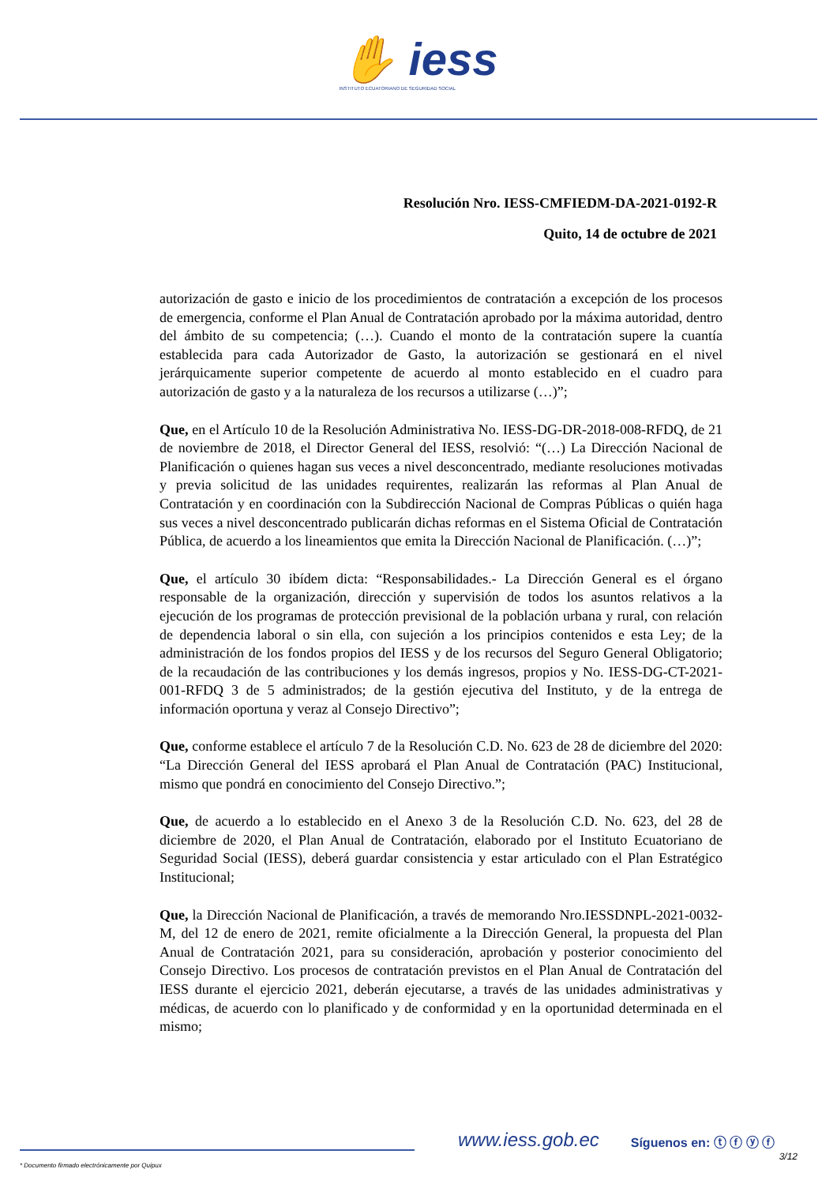✋ iess
INSTITUTO ECUATORIANO DE SEGURIDAD SOCIAL
Resolución Nro. IESS-CMFIEDM-DA-2021-0192-R
Quito, 14 de octubre de 2021
autorización de gasto e inicio de los procedimientos de contratación a excepción de los procesos de emergencia, conforme el Plan Anual de Contratación aprobado por la máxima autoridad, dentro del ámbito de su competencia; (…). Cuando el monto de la contratación supere la cuantía establecida para cada Autorizador de Gasto, la autorización se gestionará en el nivel jerárquicamente superior competente de acuerdo al monto establecido en el cuadro para autorización de gasto y a la naturaleza de los recursos a utilizarse (…)”;
Que, en el Artículo 10 de la Resolución Administrativa No. IESS-DG-DR-2018-008-RFDQ, de 21 de noviembre de 2018, el Director General del IESS, resolvió: “(…) La Dirección Nacional de Planificación o quienes hagan sus veces a nivel desconcentrado, mediante resoluciones motivadas y previa solicitud de las unidades requirentes, realizarán las reformas al Plan Anual de Contratación y en coordinación con la Subdirección Nacional de Compras Públicas o quién haga sus veces a nivel desconcentrado publicarán dichas reformas en el Sistema Oficial de Contratación Pública, de acuerdo a los lineamientos que emita la Dirección Nacional de Planificación. (…)”;
Que, el artículo 30 ibídem dicta: “Responsabilidades.- La Dirección General es el órgano responsable de la organización, dirección y supervisión de todos los asuntos relativos a la ejecución de los programas de protección previsional de la población urbana y rural, con relación de dependencia laboral o sin ella, con sujeción a los principios contenidos e esta Ley; de la administración de los fondos propios del IESS y de los recursos del Seguro General Obligatorio; de la recaudación de las contribuciones y los demás ingresos, propios y No. IESS-DG-CT-2021-001-RFDQ 3 de 5 administrados; de la gestión ejecutiva del Instituto, y de la entrega de información oportuna y veraz al Consejo Directivo”;
Que, conforme establece el artículo 7 de la Resolución C.D. No. 623 de 28 de diciembre del 2020: “La Dirección General del IESS aprobará el Plan Anual de Contratación (PAC) Institucional, mismo que pondrá en conocimiento del Consejo Directivo.”;
Que, de acuerdo a lo establecido en el Anexo 3 de la Resolución C.D. No. 623, del 28 de diciembre de 2020, el Plan Anual de Contratación, elaborado por el Instituto Ecuatoriano de Seguridad Social (IESS), deberá guardar consistencia y estar articulado con el Plan Estratégico Institucional;
Que, la Dirección Nacional de Planificación, a través de memorando Nro.IESSDNPL-2021-0032-M, del 12 de enero de 2021, remite oficialmente a la Dirección General, la propuesta del Plan Anual de Contratación 2021, para su consideración, aprobación y posterior conocimiento del Consejo Directivo. Los procesos de contratación previstos en el Plan Anual de Contratación del IESS durante el ejercicio 2021, deberán ejecutarse, a través de las unidades administrativas y médicas, de acuerdo con lo planificado y de conformidad y en la oportunidad determinada en el mismo;
www.iess.gob.ec Síguenos en: ⓣ ⓕ ⓨ ⓕ
3/12
* Documento firmado electrónicamente por Quipux